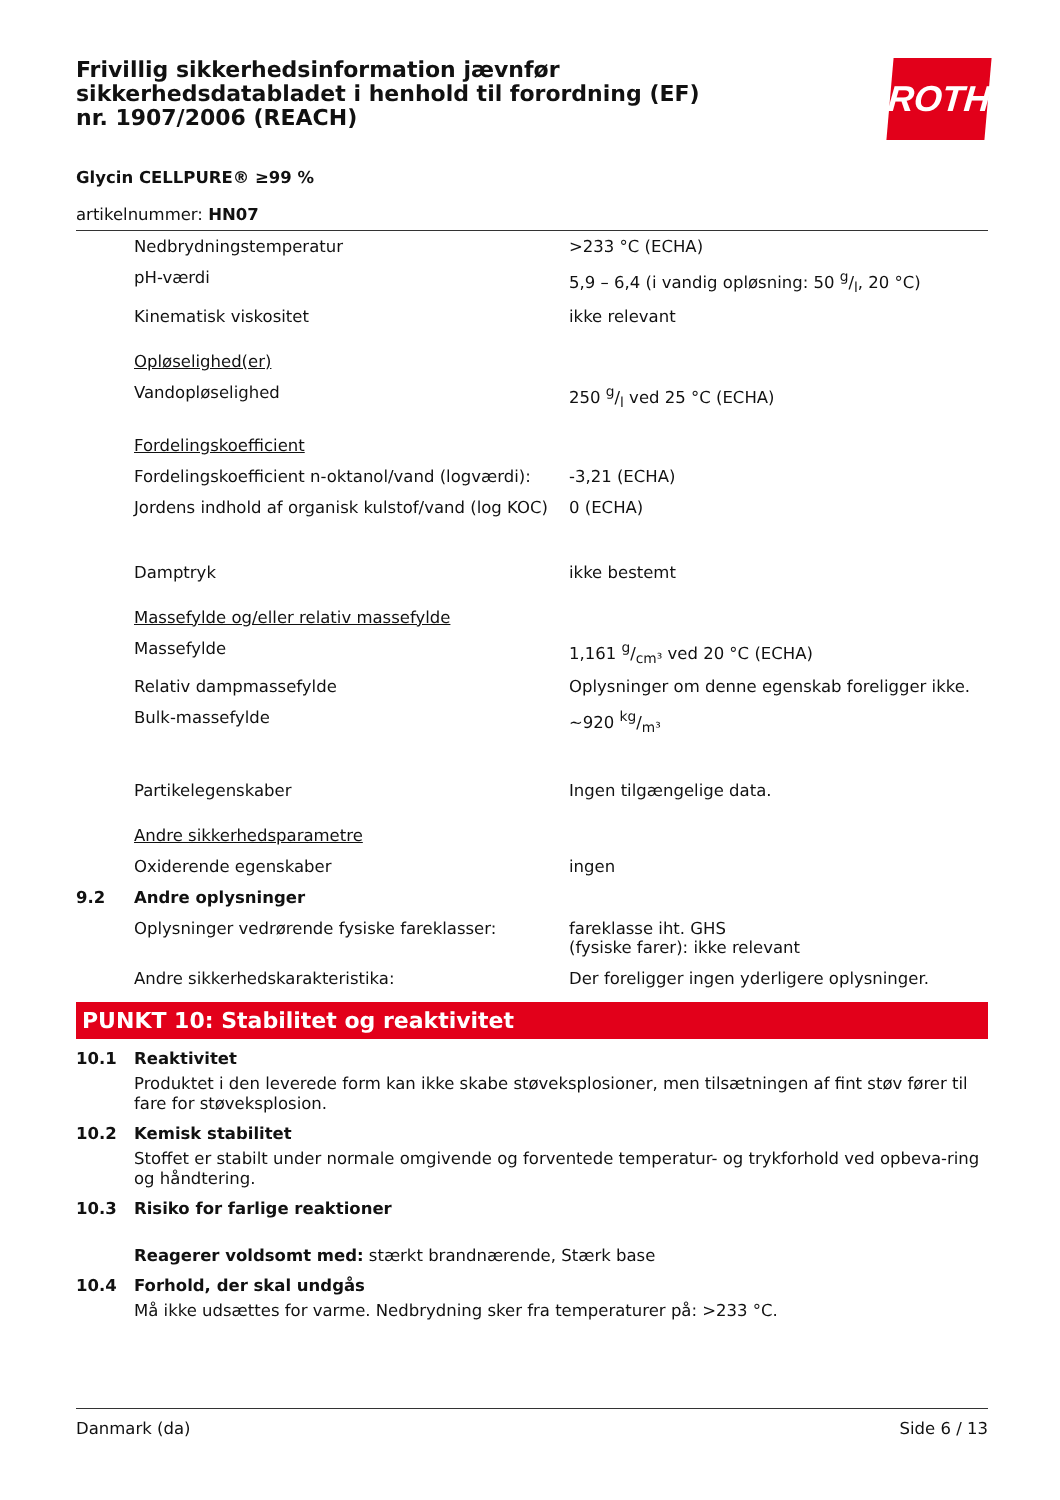Frivillig sikkerhedsinformation jævnfør sikkerhedsdatabladet i henhold til forordning (EF) nr. 1907/2006 (REACH)
ROTH
Glycin CELLPURE® ≥99 %
artikelnummer: HN07
| | Nedbrydningstemperatur | >233 °C (ECHA) |
| | pH-værdi | 5,9 – 6,4 (i vandig opløsning: 50 g/l, 20 °C) |
| | Kinematisk viskositet | ikke relevant |
| | Opløselighed(er) | |
| | Vandopløselighed | 250 g/l ved 25 °C (ECHA) |
| | Fordelingskoefficient | |
| | Fordelingskoefficient n-oktanol/vand (logværdi): | -3,21 (ECHA) |
| | Jordens indhold af organisk kulstof/vand (log KOC) | 0 (ECHA) |
| | Damptryk | ikke bestemt |
| | Massefylde og/eller relativ massefylde | |
| | Massefylde | 1,161 g/cm³ ved 20 °C (ECHA) |
| | Relativ dampmassefylde | Oplysninger om denne egenskab foreligger ikke. |
| | Bulk-massefylde | ~920 kg/m³ |
| | Partikelegenskaber | Ingen tilgængelige data. |
| | Andre sikkerhedsparametre | |
| | Oxiderende egenskaber | ingen |
| 9.2 | Andre oplysninger | |
| | Oplysninger vedrørende fysiske fareklasser: | fareklasse iht. GHS (fysiske farer): ikke relevant |
| | Andre sikkerhedskarakteristika: | Der foreligger ingen yderligere oplysninger. |
PUNKT 10: Stabilitet og reaktivitet
10.1 Reaktivitet
Produktet i den leverede form kan ikke skabe støveksplosioner, men tilsætningen af fint støv fører til fare for støveksplosion.
10.2 Kemisk stabilitet
Stoffet er stabilt under normale omgivende og forventede temperatur- og trykforhold ved opbeva-ring og håndtering.
10.3 Risiko for farlige reaktioner
Reagerer voldsomt med: stærkt brandnærende, Stærk base
10.4 Forhold, der skal undgås
Må ikke udsættes for varme. Nedbrydning sker fra temperaturer på: >233 °C.
Danmark (da) Side 6 / 13